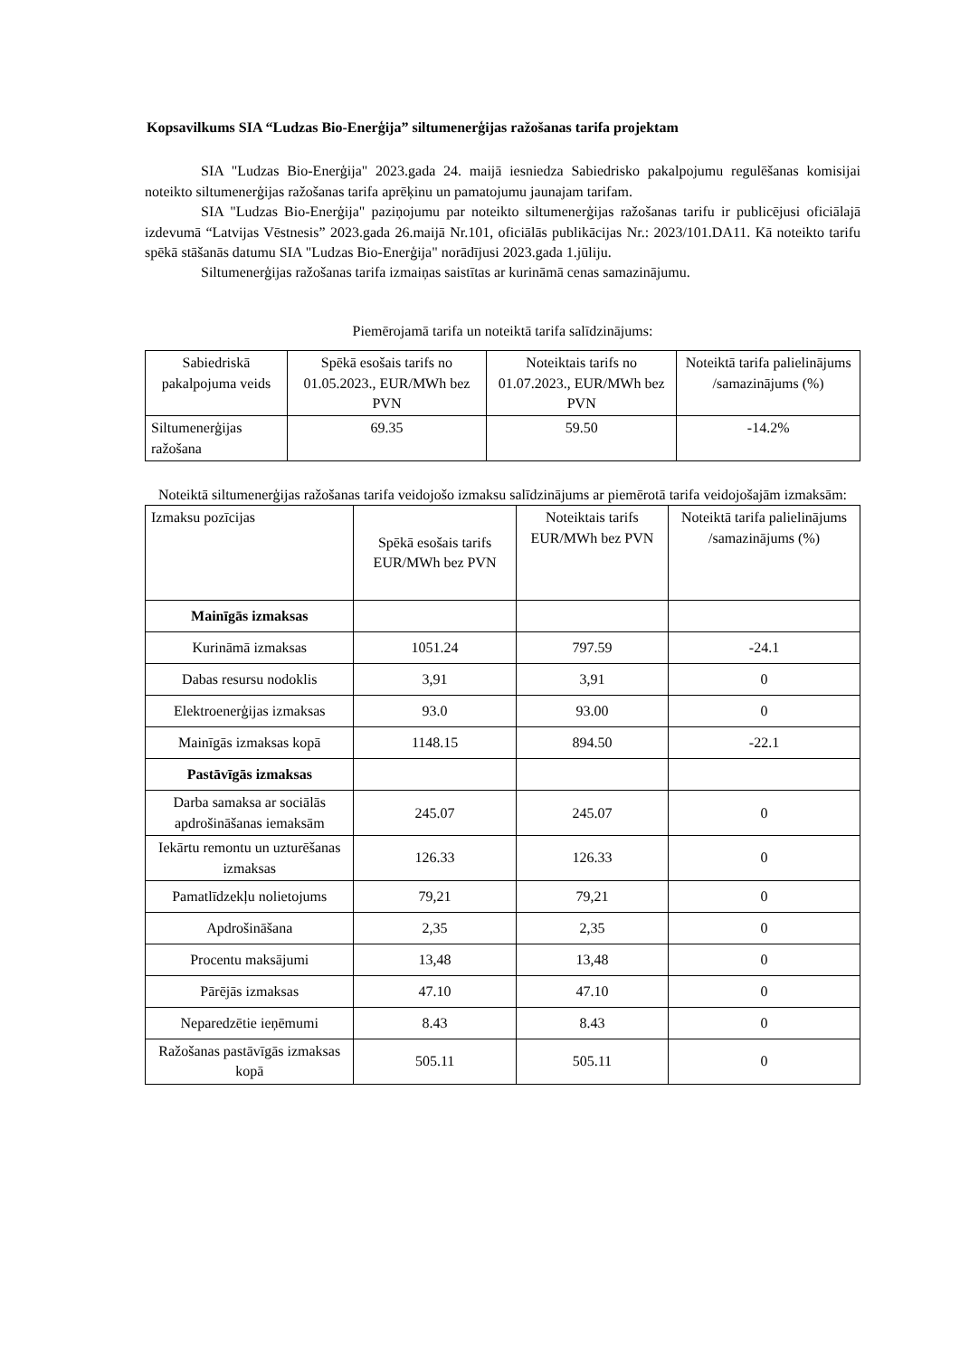Kopsavilkums SIA “Ludzas Bio-Enerģija” siltumenerģijas ražošanas tarifa projektam
SIA "Ludzas Bio-Enerģija" 2023.gada 24. maijā iesniedza Sabiedrisko pakalpojumu regulēšanas komisijai noteikto siltumenerģijas ražošanas tarifa aprēķinu un pamatojumu jaunajam tarifam.
SIA "Ludzas Bio-Enerģija" paziņojumu par noteikto siltumenerģijas ražošanas tarifu ir publicējusi oficiālajā izdevumā “Latvijas Vēstnesis” 2023.gada 26.maijā Nr.101, oficiālās publikācijas Nr.: 2023/101.DA11. Kā noteikto tarifu spēkā stāšanās datumu SIA "Ludzas Bio-Enerģija" norādījusi 2023.gada 1.jūliju.
Siltumenerģijas ražošanas tarifa izmaiņas saistītas ar kurināmā cenas samazinājumu.
Piemērojamā tarifa un noteiktā tarifa salīdzinājums:
| Sabiedriskā pakalpojuma veids | Spēkā esošais tarifs no 01.05.2023., EUR/MWh bez PVN | Noteiktais tarifs no 01.07.2023., EUR/MWh bez PVN | Noteiktā tarifa palielinājums /samazinājums (%) |
| --- | --- | --- | --- |
| Siltumenerģijas ražošana | 69.35 | 59.50 | -14.2% |
Noteiktā siltumenerģijas ražošanas tarifa veidojošo izmaksu salīdzinājums ar piemērotā tarifa veidojošajām izmaksām:
| Izmaksu pozīcijas | Spēkā esošais tarifs EUR/MWh bez PVN | Noteiktais tarifs EUR/MWh bez PVN | Noteiktā tarifa palielinājums /samazinājums (%) |
| --- | --- | --- | --- |
| Mainīgās izmaksas | | | |
| Kurināmā izmaksas | 1051.24 | 797.59 | -24.1 |
| Dabas resursu nodoklis | 3,91 | 3,91 | 0 |
| Elektroenerģijas izmaksas | 93.0 | 93.00 | 0 |
| Mainīgās izmaksas kopā | 1148.15 | 894.50 | -22.1 |
| Pastāvīgās izmaksas | | | |
| Darba samaksa ar sociālās apdrošināšanas iemaksām | 245.07 | 245.07 | 0 |
| Iekārtu remontu un uzturēšanas izmaksas | 126.33 | 126.33 | 0 |
| Pamatlīdzekļu nolietojums | 79,21 | 79,21 | 0 |
| Apdrošināšana | 2,35 | 2,35 | 0 |
| Procentu maksājumi | 13,48 | 13,48 | 0 |
| Pārējās izmaksas | 47.10 | 47.10 | 0 |
| Neparedzētie ieņēmumi | 8.43 | 8.43 | 0 |
| Ražošanas pastāvīgās izmaksas kopā | 505.11 | 505.11 | 0 |